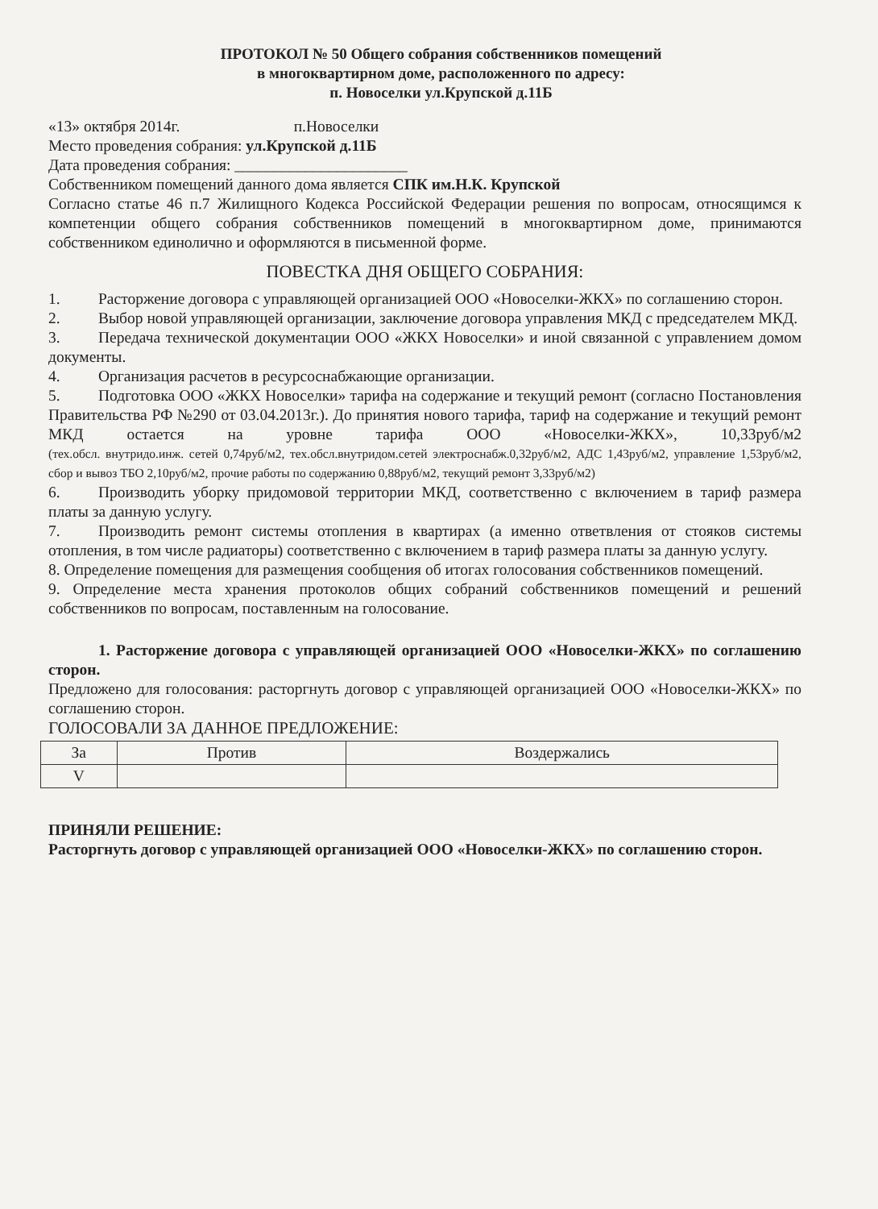ПРОТОКОЛ № 50 Общего собрания собственников помещений
в многоквартирном доме, расположенного по адресу:
п. Новоселки ул.Крупской д.11Б
«13» октября 2014г. п.Новоселки
Место проведения собрания: ул.Крупской д.11Б
Дата проведения собрания: ______________________
Собственником помещений данного дома является СПК им.Н.К. Крупской
Согласно статье 46 п.7 Жилищного Кодекса Российской Федерации решения по вопросам, относящимся к компетенции общего собрания собственников помещений в многоквартирном доме, принимаются собственником единолично и оформляются в письменной форме.
ПОВЕСТКА ДНЯ ОБЩЕГО СОБРАНИЯ:
1. Расторжение договора с управляющей организацией ООО «Новоселки-ЖКХ» по соглашению сторон.
2. Выбор новой управляющей организации, заключение договора управления МКД с председателем МКД.
3. Передача технической документации ООО «ЖКХ Новоселки» и иной связанной с управлением домом документы.
4. Организация расчетов в ресурсоснабжающие организации.
5. Подготовка ООО «ЖКХ Новоселки» тарифа на содержание и текущий ремонт (согласно Постановления Правительства РФ №290 от 03.04.2013г.). До принятия нового тарифа, тариф на содержание и текущий ремонт МКД остается на уровне тарифа ООО «Новоселки-ЖКХ», 10,33руб/м2 (тех.обсл. внутридо.инж. сетей 0,74руб/м2, тех.обсл.внутридом.сетей электроснабж.0,32руб/м2, АДС 1,43руб/м2, управление 1,53руб/м2, сбор и вывоз ТБО 2,10руб/м2, прочие работы по содержанию 0,88руб/м2, текущий ремонт 3,33руб/м2)
6. Производить уборку придомовой территории МКД, соответственно с включением в тариф размера платы за данную услугу.
7. Производить ремонт системы отопления в квартирах (а именно ответвления от стояков системы отопления, в том числе радиаторы) соответственно с включением в тариф размера платы за данную услугу.
8. Определение помещения для размещения сообщения об итогах голосования собственников помещений.
9. Определение места хранения протоколов общих собраний собственников помещений и решений собственников по вопросам, поставленным на голосование.
1. Расторжение договора с управляющей организацией ООО «Новоселки-ЖКХ» по соглашению сторон.
Предложено для голосования: расторгнуть договор с управляющей организацией ООО «Новоселки-ЖКХ» по соглашению сторон.
ГОЛОСОВАЛИ ЗА ДАННОЕ ПРЕДЛОЖЕНИЕ:
| За | Против | Воздержались |
| V | | |
ПРИНЯЛИ РЕШЕНИЕ:
Расторгнуть договор с управляющей организацией ООО «Новоселки-ЖКХ» по соглашению сторон.